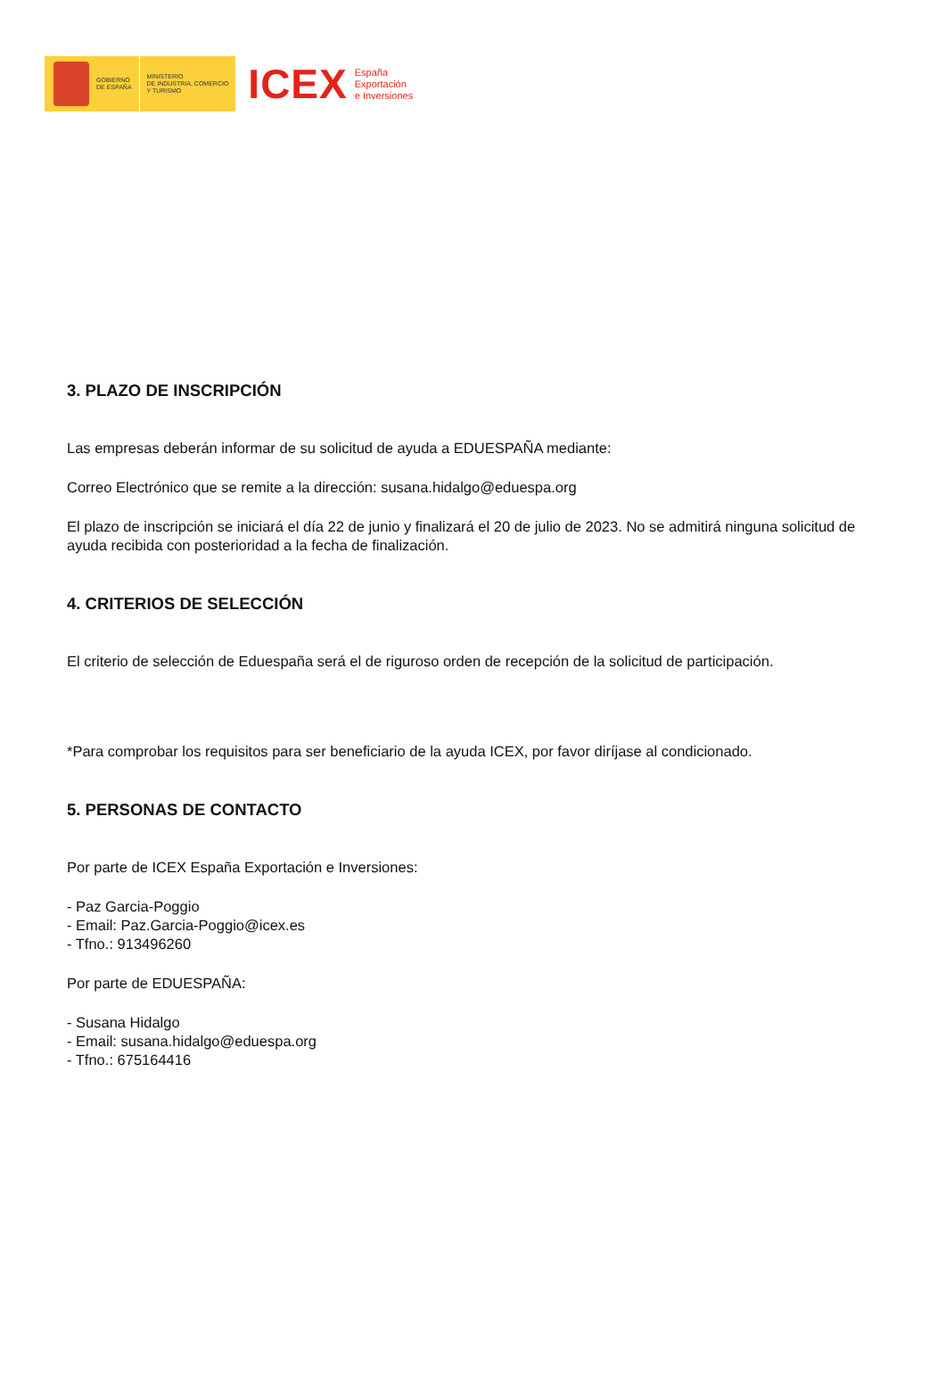GOBIERNO
DE ESPAÑA
MINISTERIO
DE INDUSTRIA, COMERCIO
Y TURISMO
ICEX
España
Exportación
e Inversiones
3. PLAZO DE INSCRIPCIÓN
Las empresas deberán informar de su solicitud de ayuda a EDUESPAÑA mediante:
Correo Electrónico que se remite a la dirección: susana.hidalgo@eduespa.org
El plazo de inscripción se iniciará el día 22 de junio y finalizará el 20 de julio de 2023. No se admitirá ninguna solicitud de ayuda recibida con posterioridad a la fecha de finalización.
4. CRITERIOS DE SELECCIÓN
El criterio de selección de Eduespaña será el de riguroso orden de recepción de la solicitud de participación.
*Para comprobar los requisitos para ser beneficiario de la ayuda ICEX, por favor diríjase al condicionado.
5. PERSONAS DE CONTACTO
Por parte de ICEX España Exportación e Inversiones:
- Paz Garcia-Poggio
- Email: Paz.Garcia-Poggio@icex.es
- Tfno.: 913496260
Por parte de EDUESPAÑA:
- Susana Hidalgo
- Email: susana.hidalgo@eduespa.org
- Tfno.: 675164416